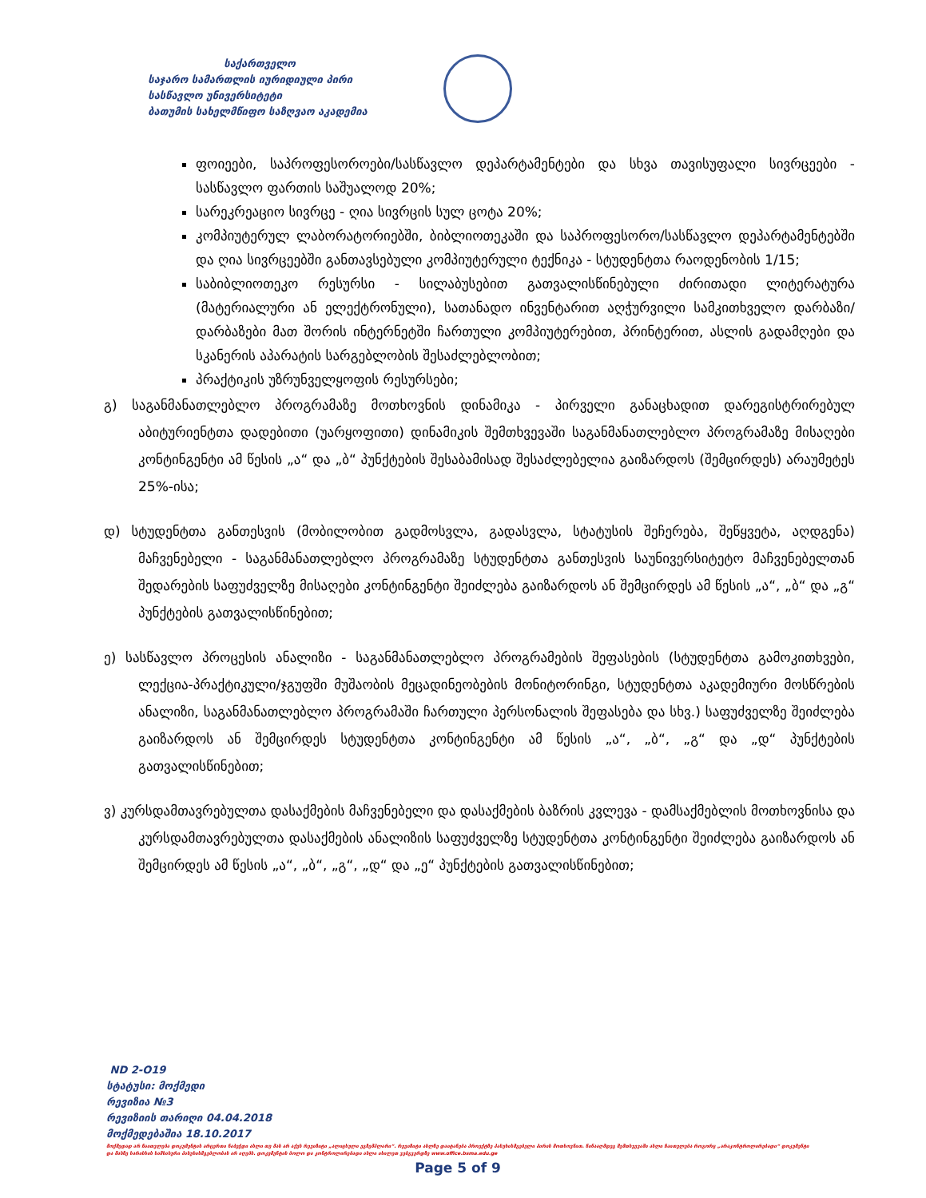საქართველო
საჯარო სამართლის იურიდიული პირი
სასწავლო უნივერსიტეტი
ბათუმის სახელმწიფო საზღვაო აკადემია
ფოიეები, საპროფესოროები/სასწავლო დეპარტამენტები და სხვა თავისუფალი სივრცეები - სასწავლო ფართის საშუალოდ 20%;
სარეკრეაციო სივრცე - ღია სივრცის სულ ცოტა 20%;
კომპიუტერულ ლაბორატორიებში, ბიბლიოთეკაში და საპროფესორო/სასწავლო დეპარტამენტებში და ღია სივრცეებში განთავსებული კომპიუტერული ტექნიკა - სტუდენტთა რაოდენობის 1/15;
საბიბლიოთეკო რესურსი - სილაბუსებით გათვალისწინებული ძირითადი ლიტერატურა (მატერიალური ან ელექტრონული), სათანადო ინვენტარით აღჭურვილი სამკითხველო დარბაზი/დარბაზები მათ შორის ინტერნეტში ჩართული კომპიუტერებით, პრინტერით, ასლის გადამღები და სკანერის აპარატის სარგებლობის შესაძლებლობით;
პრაქტიკის უზრუნველყოფის რესურსები;
გ) საგანმანათლებლო პროგრამაზე მოთხოვნის დინამიკა - პირველი განაცხადით დარეგისტრირებულ აბიტურიენტთა დადებითი (უარყოფითი) დინამიკის შემთხვევაში საგანმანათლებლო პროგრამაზე მისაღები კონტინგენტი ამ წესის „ა“ და „ბ“ პუნქტების შესაბამისად შესაძლებელია გაიზარდოს (შემცირდეს) არაუმეტეს 25%-ისა;
დ) სტუდენტთა განთესვის (მობილობით გადმოსვლა, გადასვლა, სტატუსის შეჩერება, შეწყვეტა, აღდგენა) მაჩვენებელი - საგანმანათლებლო პროგრამაზე სტუდენტთა განთესვის საუნივერსიტეტო მაჩვენებელთან შედარების საფუძველზე მისაღები კონტინგენტი შეიძლება გაიზარდოს ან შემცირდეს ამ წესის „ა“, „ბ“ და „გ“ პუნქტების გათვალისწინებით;
ე) სასწავლო პროცესის ანალიზი - საგანმანათლებლო პროგრამების შეფასების (სტუდენტთა გამოკითხვები, ლექცია-პრაქტიკული/ჯგუფში მუშაობის მეცადინეობების მონიტორინგი, სტუდენტთა აკადემიური მოსწრების ანალიზი, საგანმანათლებლო პროგრამაში ჩართული პერსონალის შეფასება და სხვ.) საფუძველზე შეიძლება გაიზარდოს ან შემცირდეს სტუდენტთა კონტინგენტი ამ წესის „ა“, „ბ“, „გ“ და „დ“ პუნქტების გათვალისწინებით;
ვ) კურსდამთავრებულთა დასაქმების მაჩვენებელი და დასაქმების ბაზრის კვლევა - დამსაქმებლის მოთხოვნისა და კურსდამთავრებულთა დასაქმების ანალიზის საფუძველზე სტუდენტთა კონტინგენტი შეიძლება გაიზარდოს ან შემცირდეს ამ წესის „ა“, „ბ“, „გ“, „დ“ და „ე“ პუნქტების გათვალისწინებით;
ND 2-O19
სტატუსი: მოქმედი
რევიზია №3
რევიზიის თარიღი 04.04.2018
მოქმედებაშია 18.10.2017
მოქმედად არ ჩაითვლება დოკუმენტის არცერთი ნაბეჭდი ასლი თუ მას არ აქვს რევიზიტი „ალიცხული ეგზემპლარი“. რევიზიტი ასლზე დაიტანება პროექტზე პასუხისმგებელი პირის მოთხოვნით. წინააღმდეგ შემთხვევაში ასლი ჩაითვლება როგორც „არაკონტროლირებადი“ დოკუმენტი და მასზე ხარისხის სამსახური პასუხისმგებლობას არ იღებს. დოკუმენტის ბოლო და კონტროლირებადი ასლი იხილეთ ვებგვერდზე www.office.bsma.edu.ge
Page 5 of 9